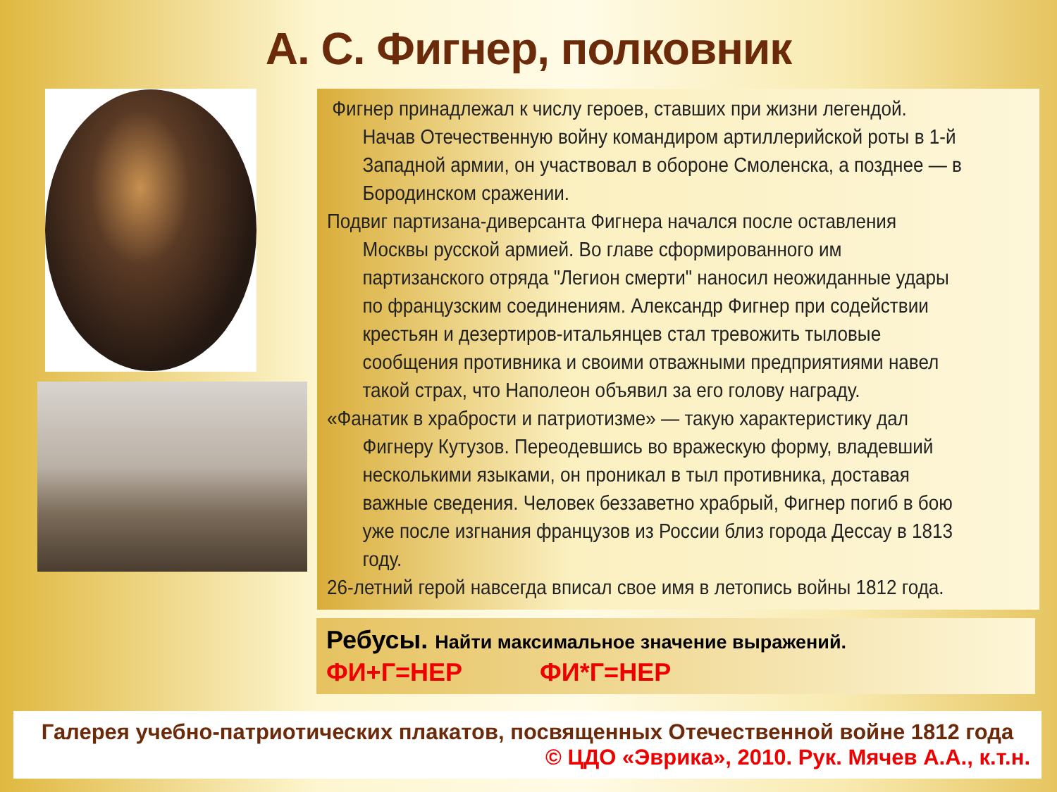А. С. Фигнер, полковник
Фигнер принадлежал к числу героев, ставших при жизни легендой. Начав Отечественную войну командиром артиллерийской роты в 1-й Западной армии, он участвовал в обороне Смоленска, а позднее — в Бородинском сражении.
Подвиг партизана-диверсанта Фигнера начался после оставления Москвы русской армией. Во главе сформированного им партизанского отряда "Легион смерти" наносил неожиданные удары по французским соединениям. Александр Фигнер при содействии крестьян и дезертиров-итальянцев стал тревожить тыловые сообщения противника и своими отважными предприятиями навел такой страх, что Наполеон объявил за его голову награду.
«Фанатик в храбрости и патриотизме» — такую характеристику дал Фигнеру Кутузов. Переодевшись во вражескую форму, владевший несколькими языками, он проникал в тыл противника, доставая важные сведения. Человек беззаветно храбрый, Фигнер погиб в бою уже после изгнания французов из России близ города Дессау в 1813 году.
26-летний герой навсегда вписал свое имя в летопись войны 1812 года.
Ребусы. Найти максимальное значение выражений.
ФИ+Г=НЕР ФИ*Г=НЕР
Галерея учебно-патриотических плакатов, посвященных Отечественной войне 1812 года
© ЦДО «Эврика», 2010. Рук. Мячев А.А., к.т.н.